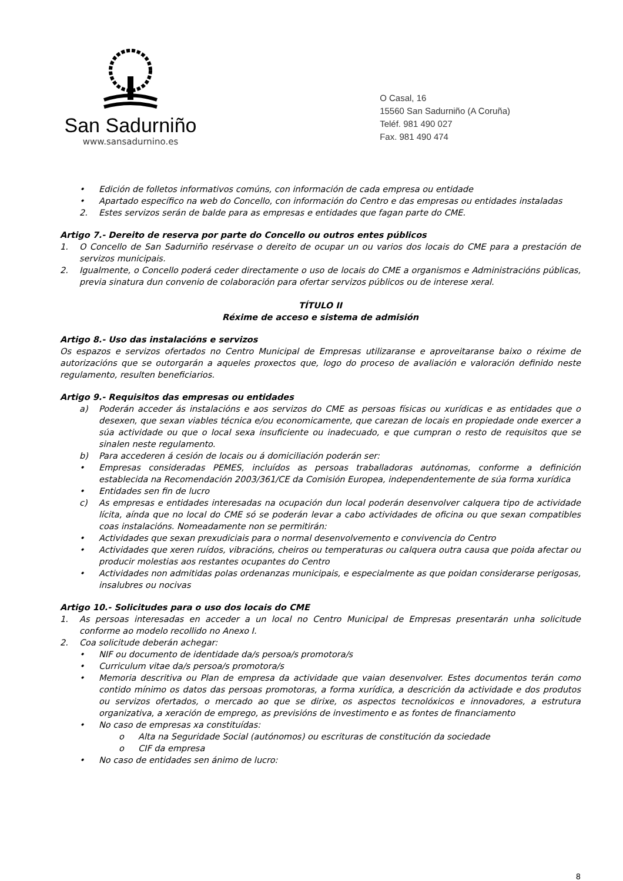San Sadurniño
www.sansadurnino.es
O Casal, 16
15560 San Sadurniño (A Coruña)
Teléf. 981 490 027
Fax. 981 490 474
• Edición de folletos informativos comúns, con información de cada empresa ou entidade
• Apartado específico na web do Concello, con información do Centro e das empresas ou entidades instaladas
2. Estes servizos serán de balde para as empresas e entidades que fagan parte do CME.
Artigo 7.- Dereito de reserva por parte do Concello ou outros entes públicos
1. O Concello de San Sadurniño resérvase o dereito de ocupar un ou varios dos locais do CME para a prestación de servizos municipais.
2. Igualmente, o Concello poderá ceder directamente o uso de locais do CME a organismos e Administracións públicas, previa sinatura dun convenio de colaboración para ofertar servizos públicos ou de interese xeral.
TÍTULO II
Réxime de acceso e sistema de admisión
Artigo 8.- Uso das instalacións e servizos
Os espazos e servizos ofertados no Centro Municipal de Empresas utilizaranse e aproveitaranse baixo o réxime de autorizacións que se outorgarán a aqueles proxectos que, logo do proceso de avaliación e valoración definido neste regulamento, resulten beneficiarios.
Artigo 9.- Requisitos das empresas ou entidades
a) Poderán acceder ás instalacións e aos servizos do CME as persoas físicas ou xurídicas e as entidades que o desexen, que sexan viables técnica e/ou economicamente, que carezan de locais en propiedade onde exercer a súa actividade ou que o local sexa insuficiente ou inadecuado, e que cumpran o resto de requisitos que se sinalen neste regulamento.
b) Para accederen á cesión de locais ou á domiciliación poderán ser:
• Empresas consideradas PEMES, incluídos as persoas traballadoras autónomas, conforme a definición establecida na Recomendación 2003/361/CE da Comisión Europea, independentemente de súa forma xurídica
• Entidades sen fin de lucro
c) As empresas e entidades interesadas na ocupación dun local poderán desenvolver calquera tipo de actividade lícita, aínda que no local do CME só se poderán levar a cabo actividades de oficina ou que sexan compatibles coas instalacións. Nomeadamente non se permitirán:
• Actividades que sexan prexudiciais para o normal desenvolvemento e convivencia do Centro
• Actividades que xeren ruídos, vibracións, cheiros ou temperaturas ou calquera outra causa que poida afectar ou producir molestias aos restantes ocupantes do Centro
• Actividades non admitidas polas ordenanzas municipais, e especialmente as que poidan considerarse perigosas, insalubres ou nocivas
Artigo 10.- Solicitudes para o uso dos locais do CME
1. As persoas interesadas en acceder a un local no Centro Municipal de Empresas presentarán unha solicitude conforme ao modelo recollido no Anexo I.
2. Coa solicitude deberán achegar:
• NIF ou documento de identidade da/s persoa/s promotora/s
• Curriculum vitae da/s persoa/s promotora/s
• Memoria descritiva ou Plan de empresa da actividade que vaian desenvolver. Estes documentos terán como contido mínimo os datos das persoas promotoras, a forma xurídica, a descrición da actividade e dos produtos ou servizos ofertados, o mercado ao que se dirixe, os aspectos tecnolóxicos e innovadores, a estrutura organizativa, a xeración de emprego, as previsións de investimento e as fontes de financiamento
• No caso de empresas xa constituídas:
o Alta na Seguridade Social (autónomos) ou escrituras de constitución da sociedade
o CIF da empresa
• No caso de entidades sen ánimo de lucro:
8